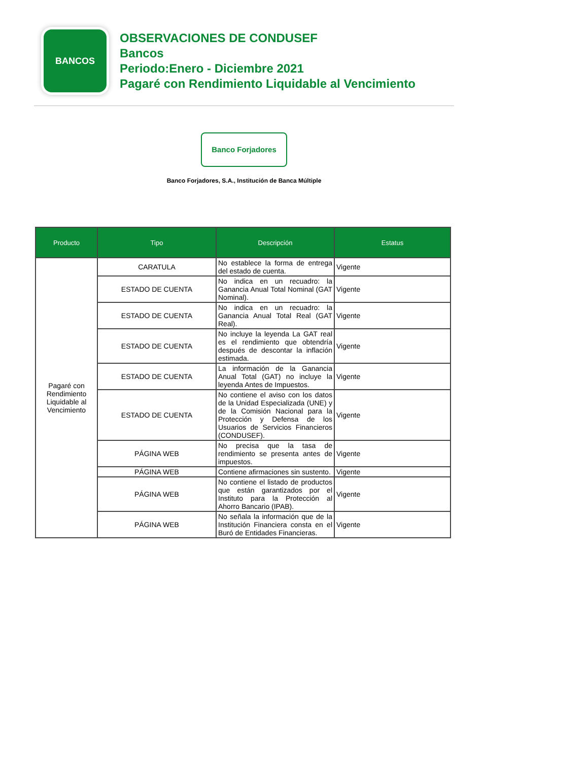BANCOS
OBSERVACIONES DE CONDUSEF
Bancos
Periodo:Enero - Diciembre 2021
Pagaré con Rendimiento Liquidable al Vencimiento
Banco Forjadores
Banco Forjadores, S.A., Institución de Banca Múltiple
| Producto | Tipo | Descripción | Estatus |
| --- | --- | --- | --- |
| Pagaré con Rendimiento Liquidable al Vencimiento | CARATULA | No establece la forma de entrega del estado de cuenta. | Vigente |
| | ESTADO DE CUENTA | No indica en un recuadro: la Ganancia Anual Total Nominal (GAT Nominal). | Vigente |
| | ESTADO DE CUENTA | No indica en un recuadro: la Ganancia Anual Total Real (GAT Real). | Vigente |
| | ESTADO DE CUENTA | No incluye la leyenda La GAT real es el rendimiento que obtendría después de descontar la inflación estimada. | Vigente |
| | ESTADO DE CUENTA | La información de la Ganancia Anual Total (GAT) no incluye la leyenda Antes de Impuestos. | Vigente |
| | ESTADO DE CUENTA | No contiene el aviso con los datos de la Unidad Especializada (UNE) y de la Comisión Nacional para la Protección y Defensa de los Usuarios de Servicios Financieros (CONDUSEF). | Vigente |
| | PÁGINA WEB | No precisa que la tasa de rendimiento se presenta antes de impuestos. | Vigente |
| | PÁGINA WEB | Contiene afirmaciones sin sustento. | Vigente |
| | PÁGINA WEB | No contiene el listado de productos que están garantizados por el Instituto para la Protección al Ahorro Bancario (IPAB). | Vigente |
| | PÁGINA WEB | No señala la información que de la Institución Financiera consta en el Buró de Entidades Financieras. | Vigente |